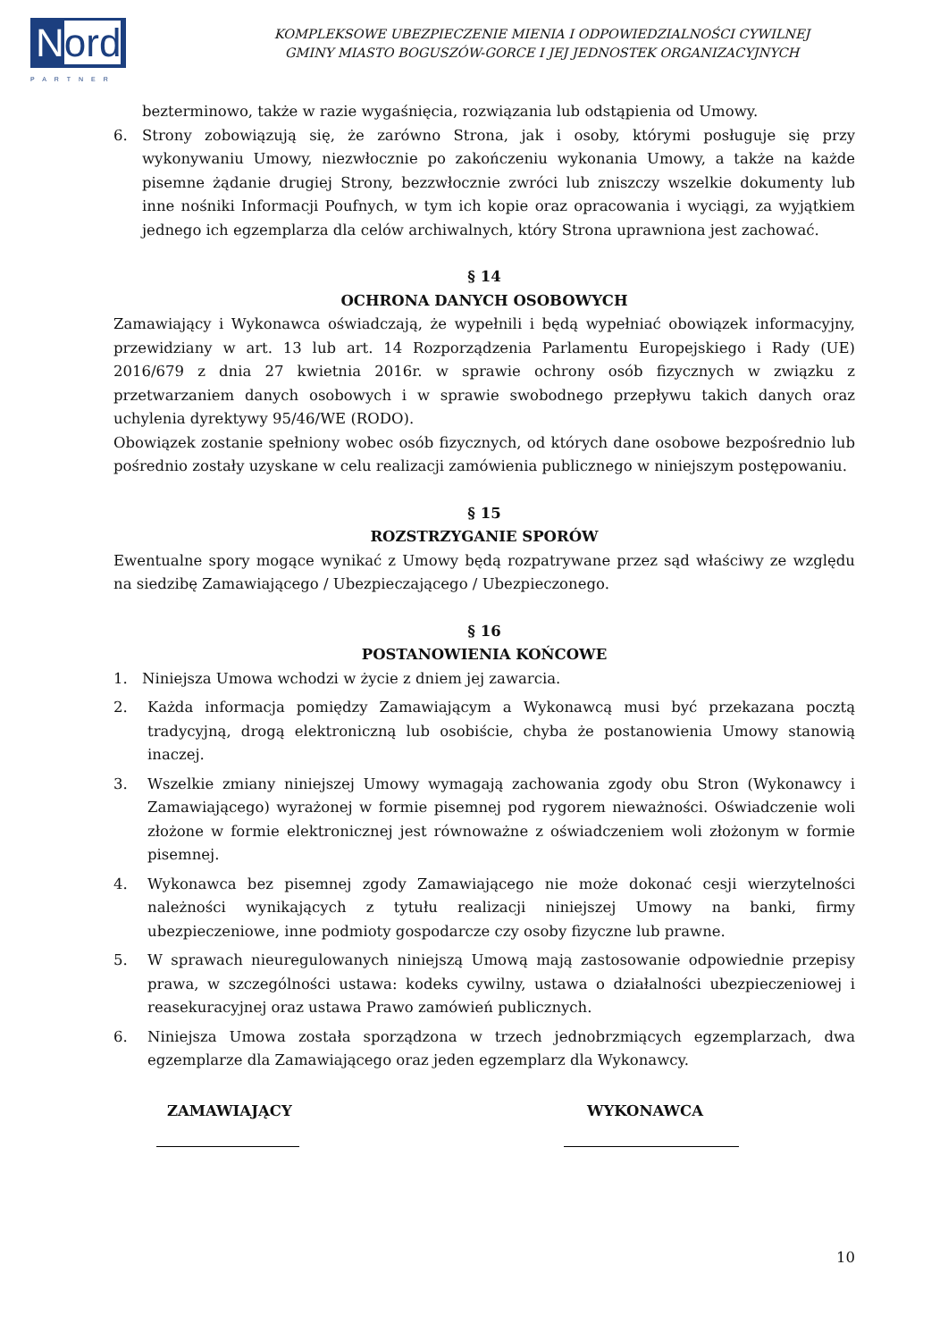Nord
PARTNER
KOMPLEKSOWE UBEZPIECZENIE MIENIA I ODPOWIEDZIALNOŚCI CYWILNEJ
GMINY MIASTO BOGUSZÓW-GORCE I JEJ JEDNOSTEK ORGANIZACYJNYCH
bezterminowo, także w razie wygaśnięcia, rozwiązania lub odstąpienia od Umowy.
6. Strony zobowiązują się, że zarówno Strona, jak i osoby, którymi posługuje się przy wykonywaniu Umowy, niezwłocznie po zakończeniu wykonania Umowy, a także na każde pisemne żądanie drugiej Strony, bezzwłocznie zwróci lub zniszczy wszelkie dokumenty lub inne nośniki Informacji Poufnych, w tym ich kopie oraz opracowania i wyciągi, za wyjątkiem jednego ich egzemplarza dla celów archiwalnych, który Strona uprawniona jest zachować.
§ 14
OCHRONA DANYCH OSOBOWYCH
Zamawiający i Wykonawca oświadczają, że wypełnili i będą wypełniać obowiązek informacyjny, przewidziany w art. 13 lub art. 14 Rozporządzenia Parlamentu Europejskiego i Rady (UE) 2016/679 z dnia 27 kwietnia 2016r. w sprawie ochrony osób fizycznych w związku z przetwarzaniem danych osobowych i w sprawie swobodnego przepływu takich danych oraz uchylenia dyrektywy 95/46/WE (RODO).
Obowiązek zostanie spełniony wobec osób fizycznych, od których dane osobowe bezpośrednio lub pośrednio zostały uzyskane w celu realizacji zamówienia publicznego w niniejszym postępowaniu.
§ 15
ROZSTRZYGANIE SPORÓW
Ewentualne spory mogące wynikać z Umowy będą rozpatrywane przez sąd właściwy ze względu na siedzibę Zamawiającego / Ubezpieczającego / Ubezpieczonego.
§ 16
POSTANOWIENIA KOŃCOWE
1. Niniejsza Umowa wchodzi w życie z dniem jej zawarcia.
2. Każda informacja pomiędzy Zamawiającym a Wykonawcą musi być przekazana pocztą tradycyjną, drogą elektroniczną lub osobiście, chyba że postanowienia Umowy stanowią inaczej.
3. Wszelkie zmiany niniejszej Umowy wymagają zachowania zgody obu Stron (Wykonawcy i Zamawiającego) wyrażonej w formie pisemnej pod rygorem nieważności. Oświadczenie woli złożone w formie elektronicznej jest równoważne z oświadczeniem woli złożonym w formie pisemnej.
4. Wykonawca bez pisemnej zgody Zamawiającego nie może dokonać cesji wierzytelności należności wynikających z tytułu realizacji niniejszej Umowy na banki, firmy ubezpieczeniowe, inne podmioty gospodarcze czy osoby fizyczne lub prawne.
5. W sprawach nieuregulowanych niniejszą Umową mają zastosowanie odpowiednie przepisy prawa, w szczególności ustawa: kodeks cywilny, ustawa o działalności ubezpieczeniowej i reasekuracyjnej oraz ustawa Prawo zamówień publicznych.
6. Niniejsza Umowa została sporządzona w trzech jednobrzmiących egzemplarzach, dwa egzemplarze dla Zamawiającego oraz jeden egzemplarz dla Wykonawcy.
ZAMAWIAJĄCY WYKONAWCA
10